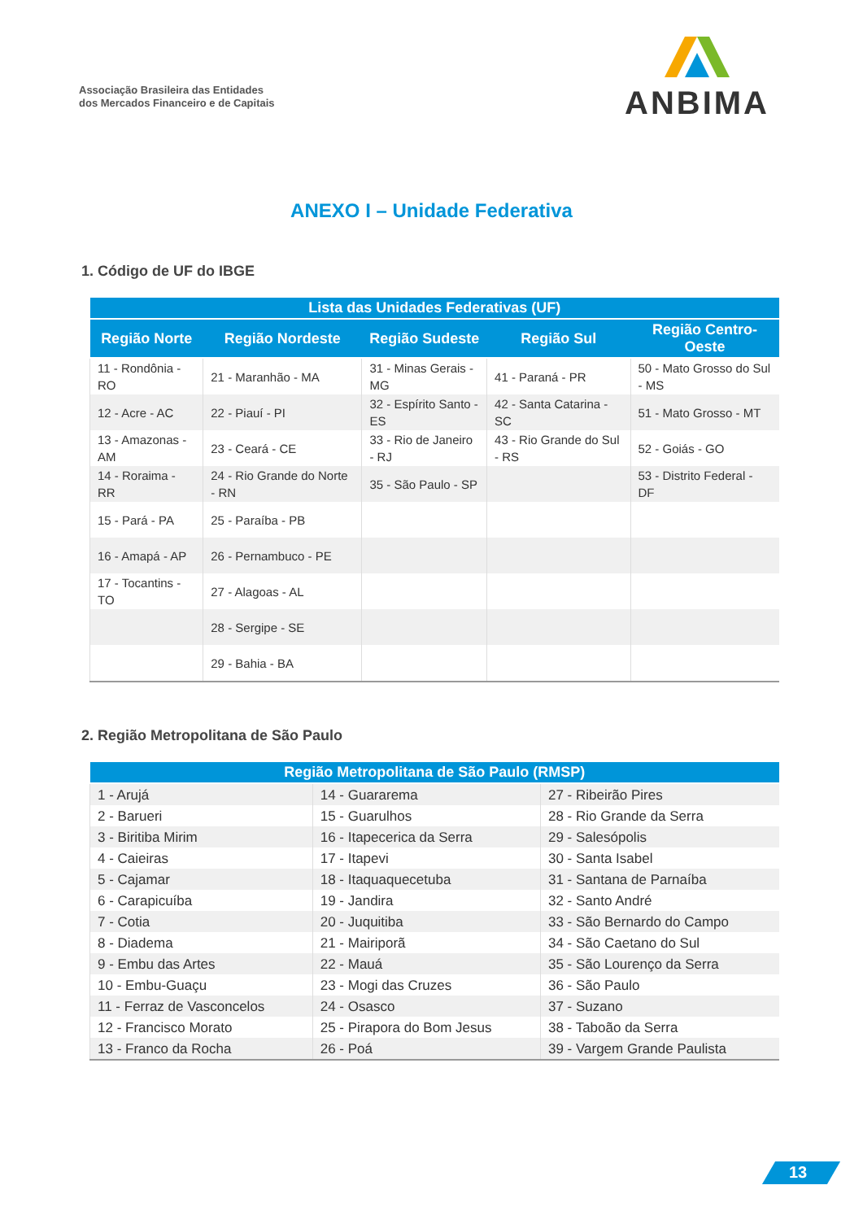Associação Brasileira das Entidades
dos Mercados Financeiro e de Capitais
ANBIMA
ANEXO I – Unidade Federativa
1. Código de UF do IBGE
| Lista das Unidades Federativas (UF) | | | | |
| --- | --- | --- | --- | --- |
| Região Norte | Região Nordeste | Região Sudeste | Região Sul | Região Centro-Oeste |
| 11 - Rondônia - RO | 21 - Maranhão - MA | 31 - Minas Gerais - MG | 41 - Paraná - PR | 50 - Mato Grosso do Sul - MS |
| 12 - Acre - AC | 22 - Piauí - PI | 32 - Espírito Santo - ES | 42 - Santa Catarina - SC | 51 - Mato Grosso - MT |
| 13 - Amazonas - AM | 23 - Ceará - CE | 33 - Rio de Janeiro - RJ | 43 - Rio Grande do Sul - RS | 52 - Goiás - GO |
| 14 - Roraima - RR | 24 - Rio Grande do Norte - RN | 35 - São Paulo - SP | | 53 - Distrito Federal - DF |
| 15 - Pará - PA | 25 - Paraíba - PB | | | |
| 16 - Amapá - AP | 26 - Pernambuco - PE | | | |
| 17 - Tocantins - TO | 27 - Alagoas - AL | | | |
| | 28 - Sergipe - SE | | | |
| | 29 - Bahia - BA | | | |
2. Região Metropolitana de São Paulo
| Região Metropolitana de São Paulo (RMSP) | | |
| --- | --- | --- |
| 1 - Arujá | 14 - Guararema | 27 - Ribeirão Pires |
| 2 - Barueri | 15 - Guarulhos | 28 - Rio Grande da Serra |
| 3 - Biritiba Mirim | 16 - Itapecerica da Serra | 29 - Salesópolis |
| 4 - Caieiras | 17 - Itapevi | 30 - Santa Isabel |
| 5 - Cajamar | 18 - Itaquaquecetuba | 31 - Santana de Parnaíba |
| 6 - Carapicuíba | 19 - Jandira | 32 - Santo André |
| 7 - Cotia | 20 - Juquitiba | 33 - São Bernardo do Campo |
| 8 - Diadema | 21 - Mairiporã | 34 - São Caetano do Sul |
| 9 - Embu das Artes | 22 - Mauá | 35 - São Lourenço da Serra |
| 10 - Embu-Guaçu | 23 - Mogi das Cruzes | 36 - São Paulo |
| 11 - Ferraz de Vasconcelos | 24 - Osasco | 37 - Suzano |
| 12 - Francisco Morato | 25 - Pirapora do Bom Jesus | 38 - Taboão da Serra |
| 13 - Franco da Rocha | 26 - Poá | 39 - Vargem Grande Paulista |
13